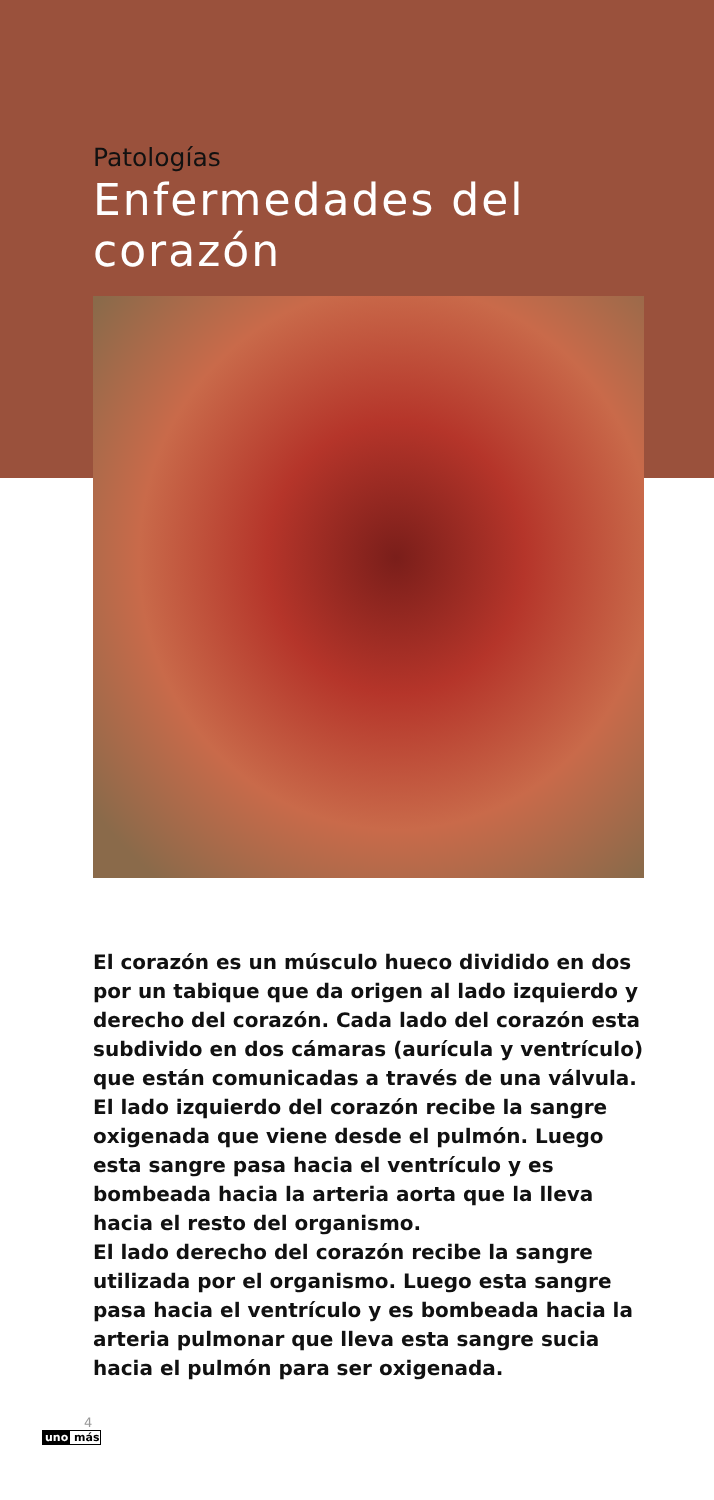Patologías
Enfermedades del corazón
El corazón es un músculo hueco dividido en dos por un tabique que da origen al lado izquierdo y derecho del corazón. Cada lado del corazón esta subdivido en dos cámaras (aurícula y ventrículo) que están comunicadas a través de una válvula.
El lado izquierdo del corazón recibe la sangre oxigenada que viene desde el pulmón. Luego esta sangre pasa hacia el ventrículo y es bombeada hacia la arteria aorta que la lleva hacia el resto del organismo.
El lado derecho del corazón recibe la sangre utilizada por el organismo. Luego esta sangre pasa hacia el ventrículo y es bombeada hacia la arteria pulmonar que lleva esta sangre sucia hacia el pulmón para ser oxigenada.
4
uno más